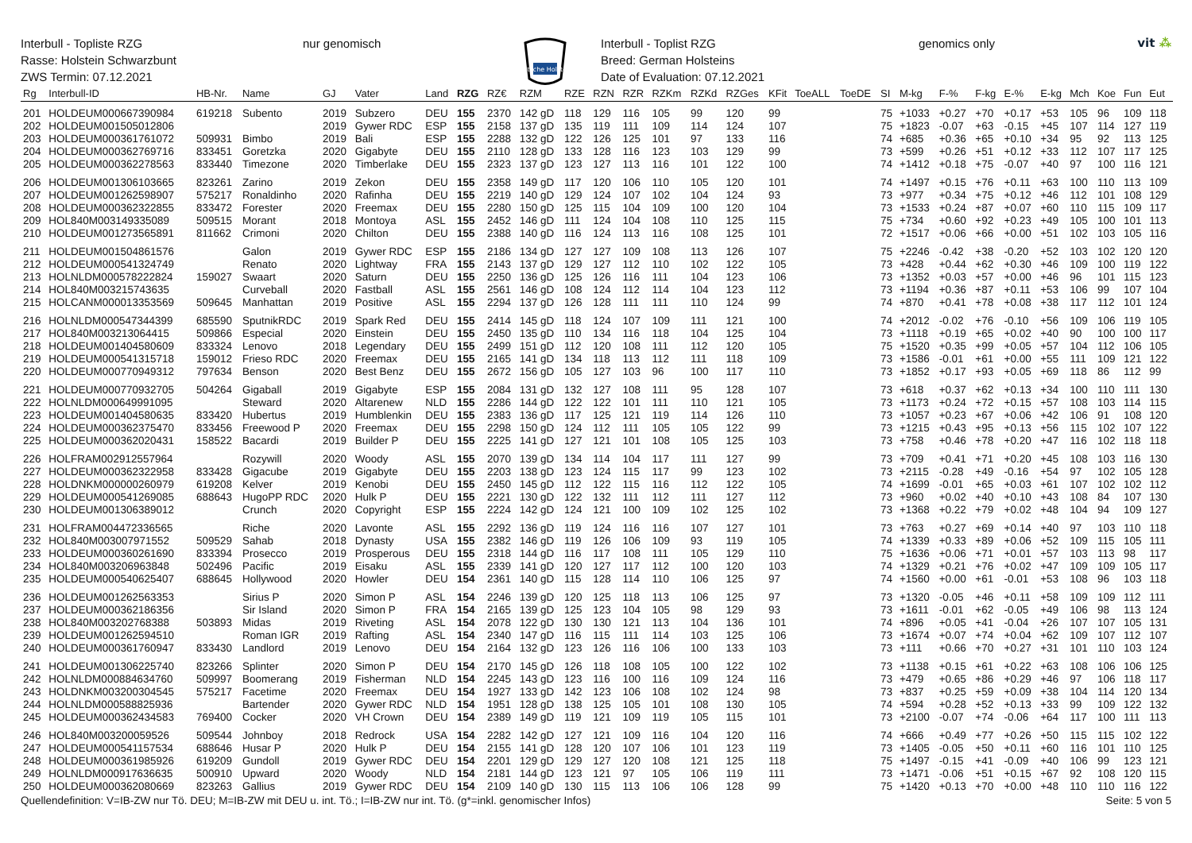Interbull - Topliste RZG
Rasse: Holstein Schwarzbunt
ZWS Termin: 07.12.2021
nur genomisch
Deutsche Holsteins
Interbull - Toplist RZG
Breed: German Holsteins
Date of Evaluation: 07.12.2021
genomics only vit ⁂
| Rg | Interbull-ID | HB-Nr. | Name | GJ | Vater | Land | RZG | RZ€ | RZM | RZE | RZN | RZR | RZKm | RZKd | RZGes | KFit | ToeALL | ToeDE | SI | M-kg | F-% | F-kg | E-% | E-kg | Mch | Koe | Fun | Eut |
| --- | --- | --- | --- | --- | --- | --- | --- | --- | --- | --- | --- | --- | --- | --- | --- | --- | --- | --- | --- | --- | --- | --- | --- | --- | --- | --- | --- | --- |
| 201 | HOLDEUM000667390984 | 619218 | Subento | 2019 | Subzero | DEU | 155 | 2370 | 142 gD | 118 | 129 | 116 | 105 | 99 | 120 | 99 | | | 75 | +1033 | +0.27 | +70 | +0.17 | +53 | 105 | 96 | 109 | 118 |
| 202 | HOLDEUM001505012806 | | | 2019 | Gywer RDC | ESP | 155 | 2158 | 137 gD | 135 | 119 | 111 | 109 | 114 | 124 | 107 | | | 75 | +1823 | -0.07 | +63 | -0.15 | +45 | 107 | 114 | 127 | 119 |
| 203 | HOLDEUM000361761072 | 509931 | Bimbo | 2019 | Bali | ESP | 155 | 2288 | 132 gD | 122 | 126 | 125 | 101 | 97 | 133 | 116 | | | 74 | +685 | +0.36 | +65 | +0.10 | +34 | 95 | 92 | 113 | 125 |
| 204 | HOLDEUM000362769716 | 833451 | Goretzka | 2020 | Gigabyte | DEU | 155 | 2110 | 128 gD | 133 | 128 | 116 | 123 | 103 | 129 | 99 | | | 73 | +599 | +0.26 | +51 | +0.12 | +33 | 112 | 107 | 117 | 125 |
| 205 | HOLDEUM000362278563 | 833440 | Timezone | 2020 | Timberlake | DEU | 155 | 2323 | 137 gD | 123 | 127 | 113 | 116 | 101 | 122 | 100 | | | 74 | +1412 | +0.18 | +75 | -0.07 | +40 | 97 | 100 | 116 | 121 |
| 206 | HOLDEUM001306103665 | 823261 | Zarino | 2019 | Zekon | DEU | 155 | 2358 | 149 gD | 117 | 120 | 106 | 110 | 105 | 120 | 101 | | | 74 | +1497 | +0.15 | +76 | +0.11 | +63 | 100 | 110 | 113 | 109 |
| 207 | HOLDEUM001262598907 | 575217 | Ronaldinho | 2020 | Rafinha | DEU | 155 | 2219 | 140 gD | 129 | 124 | 107 | 102 | 104 | 124 | 93 | | | 73 | +977 | +0.34 | +75 | +0.12 | +46 | 112 | 101 | 108 | 129 |
| 208 | HOLDEUM000362322855 | 833472 | Forester | 2020 | Freemax | DEU | 155 | 2280 | 150 gD | 125 | 115 | 104 | 109 | 100 | 120 | 104 | | | 73 | +1533 | +0.24 | +87 | +0.07 | +60 | 110 | 115 | 109 | 117 |
| 209 | HOL840M003149335089 | 509515 | Morant | 2018 | Montoya | ASL | 155 | 2452 | 146 gD | 111 | 124 | 104 | 108 | 110 | 125 | 115 | | | 75 | +734 | +0.60 | +92 | +0.23 | +49 | 105 | 100 | 101 | 113 |
| 210 | HOLDEUM001273565891 | 811662 | Crimoni | 2020 | Chilton | DEU | 155 | 2388 | 140 gD | 116 | 124 | 113 | 116 | 108 | 125 | 101 | | | 72 | +1517 | +0.06 | +66 | +0.00 | +51 | 102 | 103 | 105 | 116 |
| 211 | HOLDEUM001504861576 | | Galon | 2019 | Gywer RDC | ESP | 155 | 2186 | 134 gD | 127 | 127 | 109 | 108 | 113 | 126 | 107 | | | 75 | +2246 | -0.42 | +38 | -0.20 | +52 | 103 | 102 | 120 | 120 |
| 212 | HOLDEUM000541324749 | | Renato | 2020 | Lightway | FRA | 155 | 2143 | 137 gD | 129 | 127 | 112 | 110 | 102 | 122 | 105 | | | 73 | +428 | +0.44 | +62 | +0.30 | +46 | 109 | 100 | 119 | 122 |
| 213 | HOLNLDM000578222824 | 159027 | Swaart | 2020 | Saturn | DEU | 155 | 2250 | 136 gD | 125 | 126 | 116 | 111 | 104 | 123 | 106 | | | 73 | +1352 | +0.03 | +57 | +0.00 | +46 | 96 | 101 | 115 | 123 |
| 214 | HOL840M003215743635 | | Curveball | 2020 | Fastball | ASL | 155 | 2561 | 146 gD | 108 | 124 | 112 | 114 | 104 | 123 | 112 | | | 73 | +1194 | +0.36 | +87 | +0.11 | +53 | 106 | 99 | 107 | 104 |
| 215 | HOLCANM000013353569 | 509645 | Manhattan | 2019 | Positive | ASL | 155 | 2294 | 137 gD | 126 | 128 | 111 | 111 | 110 | 124 | 99 | | | 74 | +870 | +0.41 | +78 | +0.08 | +38 | 117 | 112 | 101 | 124 |
| 216 | HOLNLDM000547344399 | 685590 | SputnikRDC | 2019 | Spark Red | DEU | 155 | 2414 | 145 gD | 118 | 124 | 107 | 109 | 111 | 121 | 100 | | | 74 | +2012 | -0.02 | +76 | -0.10 | +56 | 109 | 106 | 119 | 105 |
| 217 | HOL840M003213064415 | 509866 | Especial | 2020 | Einstein | DEU | 155 | 2450 | 135 gD | 110 | 134 | 116 | 118 | 104 | 125 | 104 | | | 73 | +1118 | +0.19 | +65 | +0.02 | +40 | 90 | 100 | 100 | 117 |
| 218 | HOLDEUM001404580609 | 833324 | Lenovo | 2018 | Legendary | DEU | 155 | 2499 | 151 gD | 112 | 120 | 108 | 111 | 112 | 120 | 105 | | | 75 | +1520 | +0.35 | +99 | +0.05 | +57 | 104 | 112 | 106 | 105 |
| 219 | HOLDEUM000541315718 | 159012 | Frieso RDC | 2020 | Freemax | DEU | 155 | 2165 | 141 gD | 134 | 118 | 113 | 112 | 111 | 118 | 109 | | | 73 | +1586 | -0.01 | +61 | +0.00 | +55 | 111 | 109 | 121 | 122 |
| 220 | HOLDEUM000770949312 | 797634 | Benson | 2020 | Best Benz | DEU | 155 | 2672 | 156 gD | 105 | 127 | 103 | 96 | 100 | 117 | 110 | | | 73 | +1852 | +0.17 | +93 | +0.05 | +69 | 118 | 86 | 112 | 99 |
| 221 | HOLDEUM000770932705 | 504264 | Gigaball | 2019 | Gigabyte | ESP | 155 | 2084 | 131 gD | 132 | 127 | 108 | 111 | 95 | 128 | 107 | | | 73 | +618 | +0.37 | +62 | +0.13 | +34 | 100 | 110 | 111 | 130 |
| 222 | HOLNLDM000649991095 | | Steward | 2020 | Altarenew | NLD | 155 | 2286 | 144 gD | 122 | 122 | 101 | 111 | 110 | 121 | 105 | | | 73 | +1173 | +0.24 | +72 | +0.15 | +57 | 108 | 103 | 114 | 115 |
| 223 | HOLDEUM001404580635 | 833420 | Hubertus | 2019 | Humblenkin | DEU | 155 | 2383 | 136 gD | 117 | 125 | 121 | 119 | 114 | 126 | 110 | | | 73 | +1057 | +0.23 | +67 | +0.06 | +42 | 106 | 91 | 108 | 120 |
| 224 | HOLDEUM000362375470 | 833456 | Freewood P | 2020 | Freemax | DEU | 155 | 2298 | 150 gD | 124 | 112 | 111 | 105 | 105 | 122 | 99 | | | 73 | +1215 | +0.43 | +95 | +0.13 | +56 | 115 | 102 | 107 | 122 |
| 225 | HOLDEUM000362020431 | 158522 | Bacardi | 2019 | Builder P | DEU | 155 | 2225 | 141 gD | 127 | 121 | 101 | 108 | 105 | 125 | 103 | | | 73 | +758 | +0.46 | +78 | +0.20 | +47 | 116 | 102 | 118 | 118 |
| 226 | HOLFRAM002912557964 | | Rozywill | 2020 | Woody | ASL | 155 | 2070 | 139 gD | 134 | 114 | 104 | 117 | 111 | 127 | 99 | | | 73 | +709 | +0.41 | +71 | +0.20 | +45 | 108 | 103 | 116 | 130 |
| 227 | HOLDEUM000362322958 | 833428 | Gigacube | 2019 | Gigabyte | DEU | 155 | 2203 | 138 gD | 123 | 124 | 115 | 117 | 99 | 123 | 102 | | | 73 | +2115 | -0.28 | +49 | -0.16 | +54 | 97 | 102 | 105 | 128 |
| 228 | HOLDNKM000000260979 | 619208 | Kelver | 2019 | Kenobi | DEU | 155 | 2450 | 145 gD | 112 | 122 | 115 | 116 | 112 | 122 | 105 | | | 74 | +1699 | -0.01 | +65 | +0.03 | +61 | 107 | 102 | 102 | 112 |
| 229 | HOLDEUM000541269085 | 688643 | HugoPP RDC | 2020 | Hulk P | DEU | 155 | 2221 | 130 gD | 122 | 132 | 111 | 112 | 111 | 127 | 112 | | | 73 | +960 | +0.02 | +40 | +0.10 | +43 | 108 | 84 | 107 | 130 |
| 230 | HOLDEUM001306389012 | | Crunch | 2020 | Copyright | ESP | 155 | 2224 | 142 gD | 124 | 121 | 100 | 109 | 102 | 125 | 102 | | | 73 | +1368 | +0.22 | +79 | +0.02 | +48 | 104 | 94 | 109 | 127 |
| 231 | HOLFRAM004472336565 | | Riche | 2020 | Lavonte | ASL | 155 | 2292 | 136 gD | 119 | 124 | 116 | 116 | 107 | 127 | 101 | | | 73 | +763 | +0.27 | +69 | +0.14 | +40 | 97 | 103 | 110 | 118 |
| 232 | HOL840M003007971552 | 509529 | Sahab | 2018 | Dynasty | USA | 155 | 2382 | 146 gD | 119 | 126 | 106 | 109 | 93 | 119 | 105 | | | 74 | +1339 | +0.33 | +89 | +0.06 | +52 | 109 | 115 | 105 | 111 |
| 233 | HOLDEUM000360261690 | 833394 | Prosecco | 2019 | Prosperous | DEU | 155 | 2318 | 144 gD | 116 | 117 | 108 | 111 | 105 | 129 | 110 | | | 75 | +1636 | +0.06 | +71 | +0.01 | +57 | 103 | 113 | 98 | 117 |
| 234 | HOL840M003206963848 | 502496 | Pacific | 2019 | Eisaku | ASL | 155 | 2339 | 141 gD | 120 | 127 | 117 | 112 | 100 | 120 | 103 | | | 74 | +1329 | +0.21 | +76 | +0.02 | +47 | 109 | 109 | 105 | 117 |
| 235 | HOLDEUM000540625407 | 688645 | Hollywood | 2020 | Howler | DEU | 154 | 2361 | 140 gD | 115 | 128 | 114 | 110 | 106 | 125 | 97 | | | 74 | +1560 | +0.00 | +61 | -0.01 | +53 | 108 | 96 | 103 | 118 |
| 236 | HOLDEUM001262563353 | | Sirius P | 2020 | Simon P | ASL | 154 | 2246 | 139 gD | 120 | 125 | 118 | 113 | 106 | 125 | 97 | | | 73 | +1320 | -0.05 | +46 | +0.11 | +58 | 109 | 109 | 112 | 111 |
| 237 | HOLDEUM000362186356 | | Sir Island | 2020 | Simon P | FRA | 154 | 2165 | 139 gD | 125 | 123 | 104 | 105 | 98 | 129 | 93 | | | 73 | +1611 | -0.01 | +62 | -0.05 | +49 | 106 | 98 | 113 | 124 |
| 238 | HOL840M003202768388 | 503893 | Midas | 2019 | Riveting | ASL | 154 | 2078 | 122 gD | 130 | 130 | 121 | 113 | 104 | 136 | 101 | | | 74 | +896 | +0.05 | +41 | -0.04 | +26 | 107 | 107 | 105 | 131 |
| 239 | HOLDEUM001262594510 | | Roman IGR | 2019 | Rafting | ASL | 154 | 2340 | 147 gD | 116 | 115 | 111 | 114 | 103 | 125 | 106 | | | 73 | +1674 | +0.07 | +74 | +0.04 | +62 | 109 | 107 | 112 | 107 |
| 240 | HOLDEUM000361760947 | 833430 | Landlord | 2019 | Lenovo | DEU | 154 | 2164 | 132 gD | 123 | 126 | 116 | 106 | 100 | 133 | 103 | | | 73 | +111 | +0.66 | +70 | +0.27 | +31 | 101 | 110 | 103 | 124 |
| 241 | HOLDEUM001306225740 | 823266 | Splinter | 2020 | Simon P | DEU | 154 | 2170 | 145 gD | 126 | 118 | 108 | 105 | 100 | 122 | 102 | | | 73 | +1138 | +0.15 | +61 | +0.22 | +63 | 108 | 106 | 106 | 125 |
| 242 | HOLNLDM000884634760 | 509997 | Boomerang | 2019 | Fisherman | NLD | 154 | 2245 | 143 gD | 123 | 116 | 100 | 116 | 109 | 124 | 116 | | | 73 | +479 | +0.65 | +86 | +0.29 | +46 | 97 | 106 | 118 | 117 |
| 243 | HOLDNKM003200304545 | 575217 | Facetime | 2020 | Freemax | DEU | 154 | 1927 | 133 gD | 142 | 123 | 106 | 108 | 102 | 124 | 98 | | | 73 | +837 | +0.25 | +59 | +0.09 | +38 | 104 | 114 | 120 | 134 |
| 244 | HOLNLDM000588825936 | | Bartender | 2020 | Gywer RDC | NLD | 154 | 1951 | 128 gD | 138 | 125 | 105 | 101 | 108 | 130 | 105 | | | 74 | +594 | +0.28 | +52 | +0.13 | +33 | 99 | 109 | 122 | 132 |
| 245 | HOLDEUM000362434583 | 769400 | Cocker | 2020 | VH Crown | DEU | 154 | 2389 | 149 gD | 119 | 121 | 109 | 119 | 105 | 115 | 101 | | | 73 | +2100 | -0.07 | +74 | -0.06 | +64 | 117 | 100 | 111 | 113 |
| 246 | HOL840M003200059526 | 509544 | Johnboy | 2018 | Redrock | USA | 154 | 2282 | 142 gD | 127 | 121 | 109 | 116 | 104 | 120 | 116 | | | 74 | +666 | +0.49 | +77 | +0.26 | +50 | 115 | 115 | 102 | 122 |
| 247 | HOLDEUM000541157534 | 688646 | Husar P | 2020 | Hulk P | DEU | 154 | 2155 | 141 gD | 128 | 120 | 107 | 106 | 101 | 123 | 119 | | | 73 | +1405 | -0.05 | +50 | +0.11 | +60 | 116 | 101 | 110 | 125 |
| 248 | HOLDEUM000361985926 | 619209 | Gundoll | 2019 | Gywer RDC | DEU | 154 | 2201 | 129 gD | 129 | 127 | 120 | 108 | 121 | 125 | 118 | | | 75 | +1497 | -0.15 | +41 | -0.09 | +40 | 106 | 99 | 123 | 121 |
| 249 | HOLNLDM000917636635 | 500910 | Upward | 2020 | Woody | NLD | 154 | 2181 | 144 gD | 123 | 121 | 97 | 105 | 106 | 119 | 111 | | | 73 | +1471 | -0.06 | +51 | +0.15 | +67 | 92 | 108 | 120 | 115 |
| 250 | HOLDEUM000362080669 | 823263 | Gallius | 2019 | Gywer RDC | DEU | 154 | 2109 | 140 gD | 130 | 115 | 113 | 106 | 106 | 128 | 99 | | | 75 | +1420 | +0.13 | +70 | +0.00 | +48 | 110 | 110 | 116 | 122 |
Quellendefinition: V=IB-ZW nur Tö. DEU; M=IB-ZW mit DEU u. int. Tö.; I=IB-ZW nur int. Tö. (g*=inkl. genomischer Infos) Seite: 5 von 5